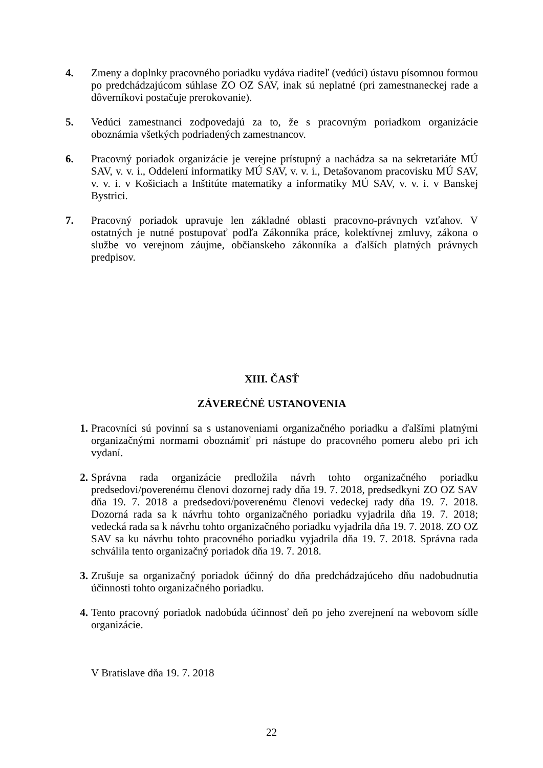4. Zmeny a doplnky pracovného poriadku vydáva riaditeľ (vedúci) ústavu písomnou formou po predchádzajúcom súhlase ZO OZ SAV, inak sú neplatné (pri zamestnaneckej rade a dôverníkovi postačuje prerokovanie).
5. Vedúci zamestnanci zodpovedajú za to, že s pracovným poriadkom organizácie oboznámia všetkých podriadených zamestnancov.
6. Pracovný poriadok organizácie je verejne prístupný a nachádza sa na sekretariáte MÚ SAV, v. v. i., Oddelení informatiky MÚ SAV, v. v. i., Detašovanom pracovisku MÚ SAV, v. v. i. v Košiciach a Inštitúte matematiky a informatiky MÚ SAV, v. v. i. v Banskej Bystrici.
7. Pracovný poriadok upravuje len základné oblasti pracovno-právnych vzťahov. V ostatných je nutné postupovať podľa Zákonníka práce, kolektívnej zmluvy, zákona o službe vo verejnom záujme, občianskeho zákonníka a ďalších platných právnych predpisov.
XIII. ČASŤ
ZÁVEREĆNÉ USTANOVENIA
1. Pracovníci sú povinní sa s ustanoveniami organizačného poriadku a ďalšími platnými organizačnými normami oboznámiť pri nástupe do pracovného pomeru alebo pri ich vydaní.
2. Správna rada organizácie predložila návrh tohto organizačného poriadku predsedovi/poverenému členovi dozornej rady dňa 19. 7. 2018, predsedkyni ZO OZ SAV dňa 19. 7. 2018 a predsedovi/poverenému členovi vedeckej rady dňa 19. 7. 2018. Dozorná rada sa k návrhu tohto organizačného poriadku vyjadrila dňa 19. 7. 2018; vedecká rada sa k návrhu tohto organizačného poriadku vyjadrila dňa 19. 7. 2018. ZO OZ SAV sa ku návrhu tohto pracovného poriadku vyjadrila dňa 19. 7. 2018. Správna rada schválila tento organizačný poriadok dňa 19. 7. 2018.
3. Zrušuje sa organizačný poriadok účinný do dňa predchádzajúceho dňu nadobudnutia účinnosti tohto organizačného poriadku.
4. Tento pracovný poriadok nadobúda účinnosť deň po jeho zverejnení na webovom sídle organizácie.
V Bratislave dňa 19. 7. 2018
22